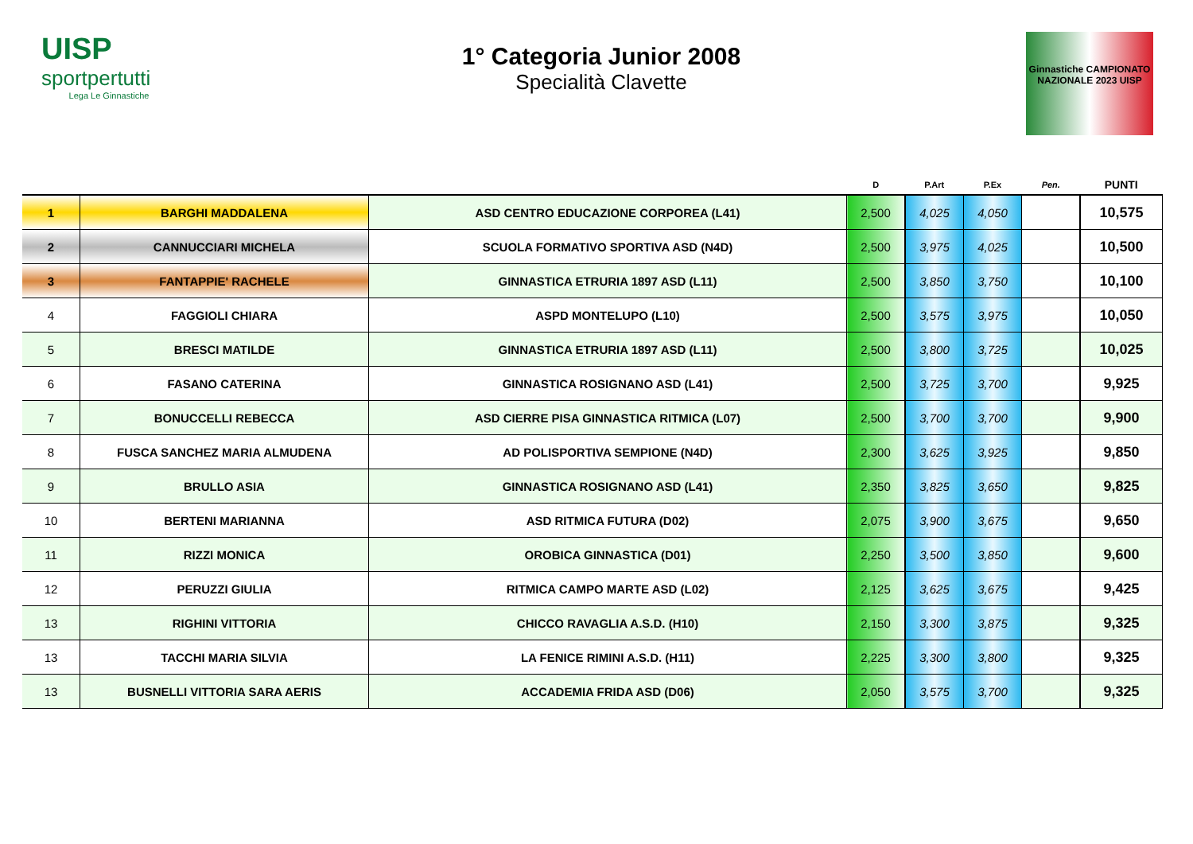UISP
sportpertutti
Lega Le Ginnastiche
1° Categoria Junior 2008
Specialità Clavette
Ginnastiche CAMPIONATO NAZIONALE 2023 UISP
| | | | D | P.Art | P.Ex | Pen. | PUNTI |
| --- | --- | --- | --- | --- | --- | --- | --- |
| 1 | BARGHI MADDALENA | ASD CENTRO EDUCAZIONE CORPOREA (L41) | 2,500 | 4,025 | 4,050 | | 10,575 |
| 2 | CANNUCCIARI MICHELA | SCUOLA FORMATIVO SPORTIVA ASD (N4D) | 2,500 | 3,975 | 4,025 | | 10,500 |
| 3 | FANTAPPIE' RACHELE | GINNASTICA ETRURIA 1897 ASD (L11) | 2,500 | 3,850 | 3,750 | | 10,100 |
| 4 | FAGGIOLI CHIARA | ASPD MONTELUPO (L10) | 2,500 | 3,575 | 3,975 | | 10,050 |
| 5 | BRESCI MATILDE | GINNASTICA ETRURIA 1897 ASD (L11) | 2,500 | 3,800 | 3,725 | | 10,025 |
| 6 | FASANO CATERINA | GINNASTICA ROSIGNANO ASD (L41) | 2,500 | 3,725 | 3,700 | | 9,925 |
| 7 | BONUCCELLI REBECCA | ASD CIERRE PISA GINNASTICA RITMICA (L07) | 2,500 | 3,700 | 3,700 | | 9,900 |
| 8 | FUSCA SANCHEZ MARIA ALMUDENA | AD POLISPORTIVA SEMPIONE (N4D) | 2,300 | 3,625 | 3,925 | | 9,850 |
| 9 | BRULLO ASIA | GINNASTICA ROSIGNANO ASD (L41) | 2,350 | 3,825 | 3,650 | | 9,825 |
| 10 | BERTENI MARIANNA | ASD RITMICA FUTURA (D02) | 2,075 | 3,900 | 3,675 | | 9,650 |
| 11 | RIZZI MONICA | OROBICA GINNASTICA (D01) | 2,250 | 3,500 | 3,850 | | 9,600 |
| 12 | PERUZZI GIULIA | RITMICA CAMPO MARTE ASD (L02) | 2,125 | 3,625 | 3,675 | | 9,425 |
| 13 | RIGHINI VITTORIA | CHICCO RAVAGLIA A.S.D. (H10) | 2,150 | 3,300 | 3,875 | | 9,325 |
| 13 | TACCHI MARIA SILVIA | LA FENICE RIMINI A.S.D. (H11) | 2,225 | 3,300 | 3,800 | | 9,325 |
| 13 | BUSNELLI VITTORIA SARA AERIS | ACCADEMIA FRIDA ASD (D06) | 2,050 | 3,575 | 3,700 | | 9,325 |